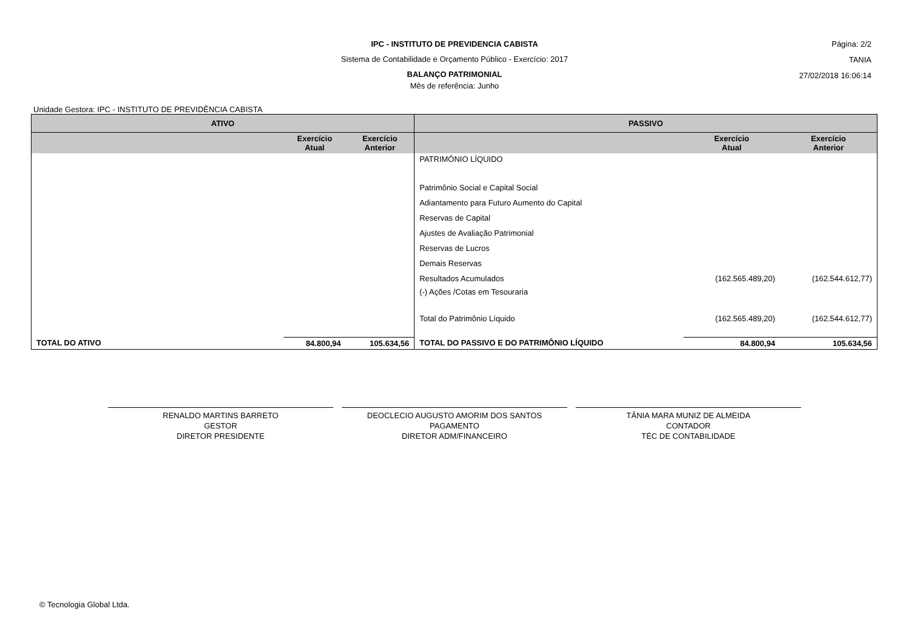IPC - INSTITUTO DE PREVIDENCIA CABISTA
Sistema de Contabilidade e Orçamento Público - Exercício: 2017
BALANÇO PATRIMONIAL
Mês de referência: Junho
Página: 2/2
TANIA
27/02/2018 16:06:14
Unidade Gestora: IPC - INSTITUTO DE PREVIDÊNCIA CABISTA
| ATIVO | | | PASSIVO | | |
| --- | --- | --- | --- | --- | --- |
| | Exercício Atual | Exercício Anterior | | Exercício Atual | Exercício Anterior |
| | | | PATRIMÔNIO LÍQUIDO | | |
| | | | Patrimônio Social e Capital Social | | |
| | | | Adiantamento para Futuro Aumento do Capital | | |
| | | | Reservas de Capital | | |
| | | | Ajustes de Avaliação Patrimonial | | |
| | | | Reservas de Lucros | | |
| | | | Demais Reservas | | |
| | | | Resultados Acumulados | (162.565.489,20) | (162.544.612,77) |
| | | | (-) Ações /Cotas em Tesouraria | | |
| | | | Total do Patrimônio Líquido | (162.565.489,20) | (162.544.612,77) |
| TOTAL DO ATIVO | 84.800,94 | 105.634,56 | TOTAL DO PASSIVO E DO PATRIMÔNIO LÍQUIDO | 84.800,94 | 105.634,56 |
RENALDO MARTINS BARRETO
GESTOR
DIRETOR PRESIDENTE
DEOCLECIO AUGUSTO AMORIM DOS SANTOS
PAGAMENTO
DIRETOR ADM/FINANCEIRO
TÂNIA MARA MUNIZ DE ALMEIDA
CONTADOR
TÉC DE CONTABILIDADE
© Tecnologia Global Ltda.